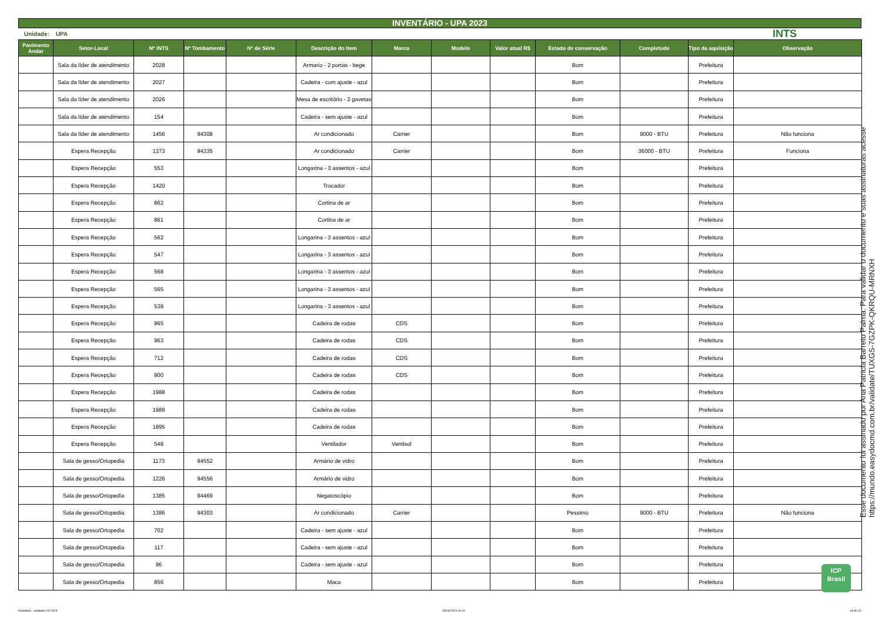INVENTÁRIO - UPA 2023
Unidade: UPA INTS
| Pavimento Andar | Setor-Local | Nº INTS | Nº Tombamento | Nº de Série | Descrição do item | Marca | Modelo | Valor atual R$ | Estado de conservação | Completude | Tipo da aquisição | Observação |
| --- | --- | --- | --- | --- | --- | --- | --- | --- | --- | --- | --- | --- |
| | Sala da líder de atendimento | 2028 | | | Armario - 2 portas - bege | | | | Bom | | Prefeitura | |
| | Sala da líder de atendimento | 2027 | | | Cadeira - com ajuste - azul | | | | Bom | | Prefeitura | |
| | Sala da líder de atendimento | 2026 | | | Mesa de escritório - 2 gavetas | | | | Bom | | Prefeitura | |
| | Sala da líder de atendimento | 154 | | | Cadeira - sem ajuste - azul | | | | Bom | | Prefeitura | |
| | Sala da líder de atendimento | 1456 | 94308 | | Ar condicionado | Carrier | | | Bom | 9000 - BTU | Prefeitura | Não funciona |
| | Espera Recepção | 1373 | 94335 | | Ar condicionado | Carrier | | | Bom | 36000 - BTU | Prefeitura | Funciona |
| | Espera Recepção | 553 | | | Longarina - 3 assentos - azul | | | | Bom | | Prefeitura | |
| | Espera Recepção | 1420 | | | Trocador | | | | Bom | | Prefeitura | |
| | Espera Recepção | 862 | | | Cortina de ar | | | | Bom | | Prefeitura | |
| | Espera Recepção | 861 | | | Cortina de ar | | | | Bom | | Prefeitura | |
| | Espera Recepção | 562 | | | Longarina - 3 assentos - azul | | | | Bom | | Prefeitura | |
| | Espera Recepção | 547 | | | Longarina - 3 assentos - azul | | | | Bom | | Prefeitura | |
| | Espera Recepção | 568 | | | Longarina - 3 assentos - azul | | | | Bom | | Prefeitura | |
| | Espera Recepção | 565 | | | Longarina - 3 assentos - azul | | | | Bom | | Prefeitura | |
| | Espera Recepção | 538 | | | Longarina - 3 assentos - azul | | | | Bom | | Prefeitura | |
| | Espera Recepção | 965 | | | Cadeira de rodas | CDS | | | Bom | | Prefeitura | |
| | Espera Recepção | 963 | | | Cadeira de rodas | CDS | | | Bom | | Prefeitura | |
| | Espera Recepção | 712 | | | Cadeira de rodas | CDS | | | Bom | | Prefeitura | |
| | Espera Recepção | 900 | | | Cadeira de rodas | CDS | | | Bom | | Prefeitura | |
| | Espera Recepção | 1988 | | | Cadeira de rodas | | | | Bom | | Prefeitura | |
| | Espera Recepção | 1989 | | | Cadeira de rodas | | | | Bom | | Prefeitura | |
| | Espera Recepção | 1895 | | | Cadeira de rodas | | | | Bom | | Prefeitura | |
| | Espera Recepção | 548 | | | Ventilador | Ventisol | | | Bom | | Prefeitura | |
| | Sala de gesso/Ortopedia | 1173 | 94552 | | Armário de vidro | | | | Bom | | Prefeitura | |
| | Sala de gesso/Ortopedia | 1226 | 94556 | | Armário de vidro | | | | Bom | | Prefeitura | |
| | Sala de gesso/Ortopedia | 1385 | 94469 | | Negatoscópio | | | | Bom | | Prefeitura | |
| | Sala de gesso/Ortopedia | 1386 | 94303 | | Ar condicionado | Carrier | | | Pessimo | 9000 - BTU | Prefeitura | Não funciona |
| | Sala de gesso/Ortopedia | 702 | | | Cadeira - sem ajuste - azul | | | | Bom | | Prefeitura | |
| | Sala de gesso/Ortopedia | 117 | | | Cadeira - sem ajuste - azul | | | | Bom | | Prefeitura | |
| | Sala de gesso/Ortopedia | 96 | | | Cadeira - sem ajuste - azul | | | | Bom | | Prefeitura | |
| | Sala de gesso/Ortopedia | 856 | | | Maca | | | | Bom | | Prefeitura | |
Esse documento foi assinado por Ana Patricia Barreto Palma. Para validar o documento e suas assinaturas acesse https://mundo.easydocmd.com.br/validate/TUXGS-7GZPK-QKRQU-MRNXH
ICP
Brasil
Inventário - unidades 02-2024 30/04/2024 10:10 19 de 22